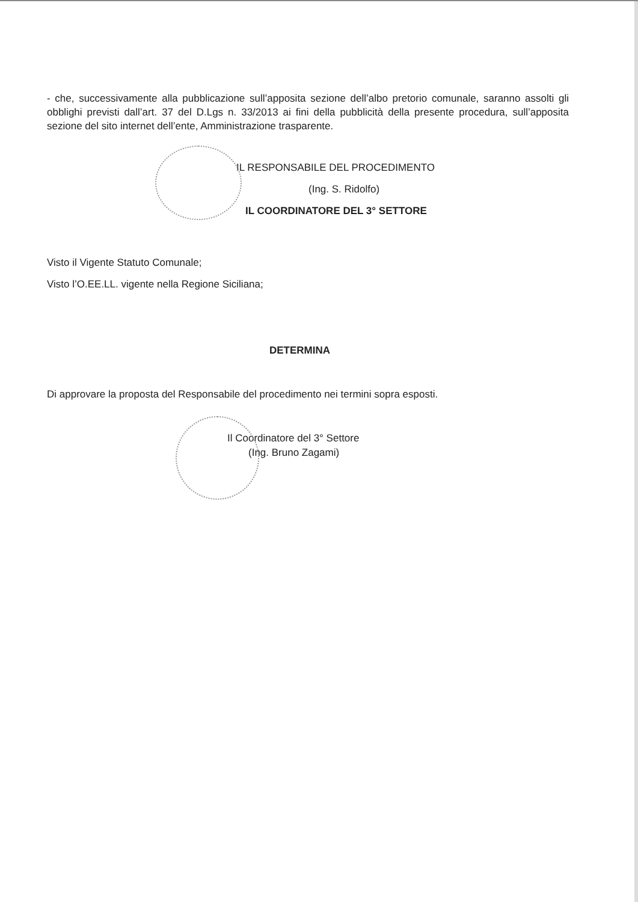- che, successivamente alla pubblicazione sull’apposita sezione dell’albo pretorio comunale, saranno assolti gli obblighi previsti dall’art. 37 del D.Lgs n. 33/2013 ai fini della pubblicità della presente procedura, sull’apposita sezione del sito internet dell’ente, Amministrazione trasparente.
IL RESPONSABILE DEL PROCEDIMENTO
(Ing. S. Ridolfo)
IL COORDINATORE DEL 3° SETTORE
Visto il Vigente Statuto Comunale;
Visto l’O.EE.LL. vigente nella Regione Siciliana;
DETERMINA
Di approvare la proposta del Responsabile del procedimento nei termini sopra esposti.
Il Coordinatore del 3° Settore
(Ing. Bruno Zagami)